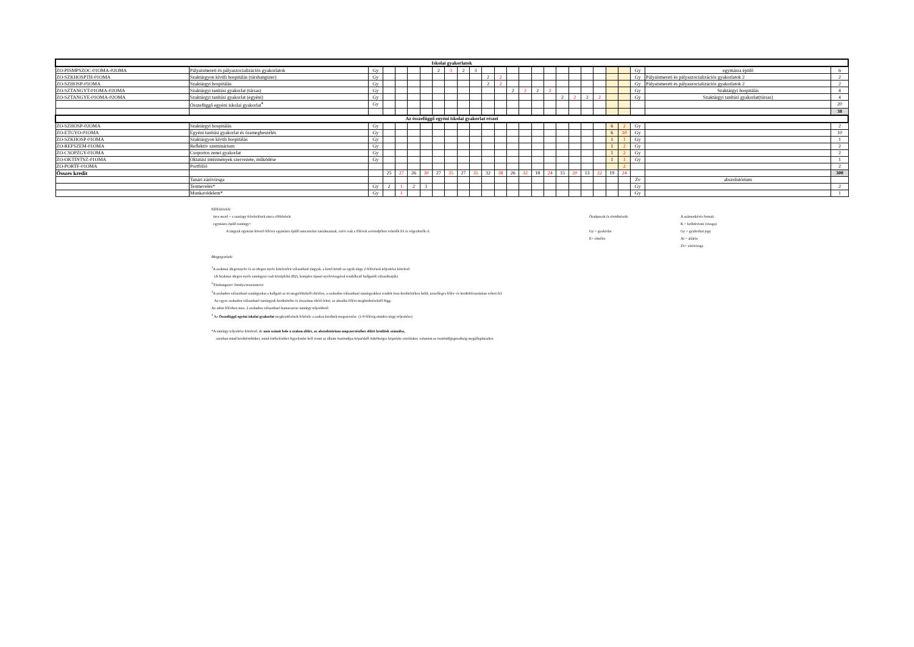| Iskolai gyakorlatok | | | | | | | | | | | | | | | | | | | | | | | | | |
| --- | --- | --- | --- | --- | --- | --- | --- | --- | --- | --- | --- | --- | --- | --- | --- | --- | --- | --- | --- | --- | --- | --- | --- | --- | --- |
| ZO-PISMPSZOC-01OMA-02OMA | Pályaismereti és pályaszocializációs gyakorlatok | Gy | | | | | 2 | 3 | 2 | 3 | | | | | | | | | | | | | Gy | egymásra épülő | 6 |
| ZO-SZKHOSPTH-01OMA | Szaktárgyon kívüli hospitálás (társhangszer) | Gy | | | | | | | | | 2 | 2 | | | | | | | | | | | Gy | Pályaismereti és pályaszocializációs gyakorlatok 2 | 2 |
| ZO-SZHOSP-01OMA | Szaktárgyi hospitálás | Gy | | | | | | | | | 2 | 2 | | | | | | | | | | | Gy | Pályaismereti és pályaszocializációs gyakorlatok 2 | 2 |
| ZO-SZTANGYT-01OMA-02OMA | Szaktárgyi tanítási gyakorlat (társas) | Gy | | | | | | | | | | | 2 | 2 | 2 | 2 | | | | | | | Gy | Szaktárgyi hospitálás | 4 |
| ZO-SZTANGYE-01OMA-02OMA | Szaktárgyi tanítási gyakorlat (egyéni) | Gy | | | | | | | | | | | | | | | 2 | 2 | 2 | 2 | | | Gy | Szaktárgyi tanítási gyakorlat(társas) | 4 |
| | Összefüggő egyéni iskolai gyakorlat<sup>4</sup> | Gy | | | | | | | | | | | | | | | | | | | | | | | 20 |
| | | | | | | | | | | | | | | | | | | | | | | | | | 38 |
| Az összefüggő egyéni iskolai gyakorlat részei | | | | | | | | | | | | | | | | | | | | | | | | | |
| ZO-SZHOSP-02OMA | Szaktárgyi hospitálás | Gy | | | | | | | | | | | | | | | | | | | 6 | 2 | Gy | | 2 |
| ZO-ETGYO-01OMA | Egyéni tanítási gyakorlat és óramegbeszélés | Gy | | | | | | | | | | | | | | | | | | | 6 | 10 | Gy | | 10 |
| ZO-SZKHOSP-01OMA | Szaktárgyon kívüli hospitálás | Gy | | | | | | | | | | | | | | | | | | | 1 | 1 | Gy | | 1 |
| ZO-REFSZEM-01OMA | Reflektív szeminárium | Gy | | | | | | | | | | | | | | | | | | | 1 | 2 | Gy | | 2 |
| ZO-CSOPZGY-01OMA | Csoportos zenei gyakorlat | Gy | | | | | | | | | | | | | | | | | | | 1 | 2 | Gy | | 2 |
| ZO-OKTINTSZ-01OMA | Oktatási intézmények szervezete, működése | Gy | | | | | | | | | | | | | | | | | | | 1 | 1 | Gy | | 1 |
| ZO-PORTF-01OMA | Portfólió | | | | | | | | | | | | | | | | | | | | | 2 | | | 2 |
| Összes kredit | | | 25 | 27 | 26 | 30 | 27 | 35 | 27 | 35 | 32 | 38 | 26 | 32 | 18 | 24 | 15 | 20 | 13 | 22 | 19 | 24 | | | 300 |
| | Tanári záróvizsga | | | | | | | | | | | | | | | | | | | | | | Zv | abszolutórium | |
| | Testnevelés* | Gy | 2 | 1 | 2 | 1 | | | | | | | | | | | | | | | | | Gy | | 2 |
| | Munkavédelem* | Gy | | 1 | | | | | | | | | | | | | | | | | | | Gy | | 1 |
Előfeltételek:
üres mező = a tantárgy felvételének nincs előfeltétele
egymásra épülő tantárgy=
A tárgyak egymást követő félévei egymásra épülő ismereteket tartalmaznak, ezért csak a félévek sorrendjében vehetők fel és végezhetők el.
Óratípusok és rövidítéseik:
Gy = gyakorlat
E= elmélet
A számonkérés formái:
K = kollokvium (vizsga)
Gy = gyakorlati jegy
Aí = aláírás
Zv= záróvizsga
Megjegyzések:
<sup>1</sup> A szakmai idegennyelv és az idegen nyelv kötelezően választható tárgyak, a kettő közül az egyik tárgy 2 félévének teljesítése kötelező.
(A Szakmai idegen nyelv tantárgyat csak középfokú (B2), komplex típusú nyelvvizsgával rendelkező hallgatók választhatják)
<sup>2</sup> Társhangszer: furulya/zeneismeret
<sup>3</sup> A szabadon választható tantárgyakat a hallgató az itt megjelöltektől eltérően, a szabadon választható tantárgyakhoz rendelt össz-kreditértéken belül, tetszőleges félév- és kreditfelosztásban veheti fel.
Az egyes szabadon választható tantárgyak kreditértéke és óraszáma eltérő lehet, az aktuális félévi meghirdetésektől függ.
Az adott félévben max. 2 szabadon választható kamarazene tantárgy teljesíthető
<sup>4</sup> Az Összefüggő egyéni iskolai gyakorlat megkezdésének feltétele a szakos kreditek megszerzése. (1-9 félévig minden tárgy teljesítése)
*A tantárgy teljesítése kötelező, de nem számít bele a szakon előírt, az abszolutórium megszerzéséhez előírt kreditek számába,
azonban mind kreditértéküket, mind értékelésüket figyelembe kell venni az állami ösztöndíjas képzésből önköltséges képzésbe soroláskor, valamint az ösztöndíjjogosultság megállapításakor.